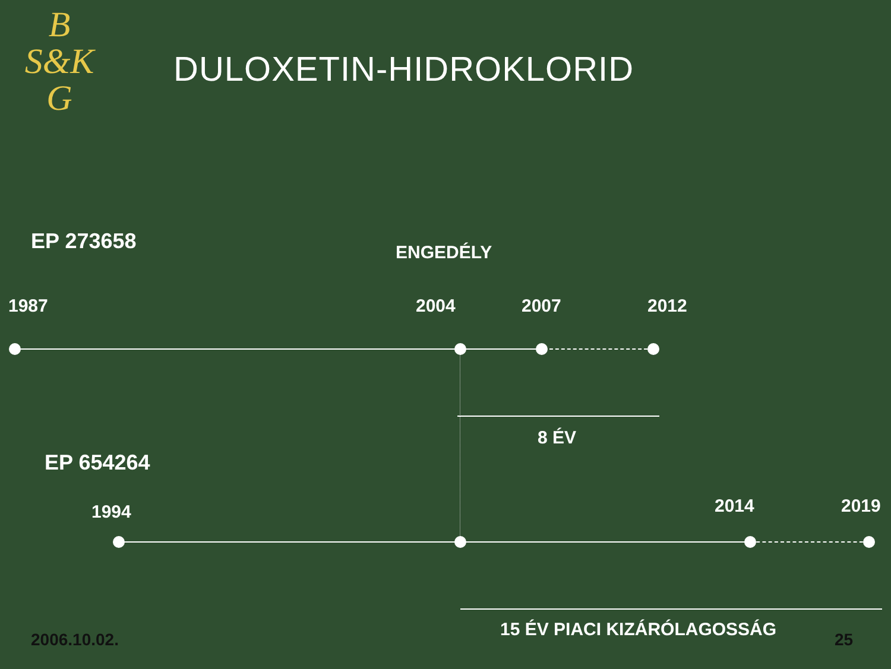B
S&K
G
DULOXETIN-HIDROKLORID
EP 273658 ENGEDÉLY
1987 2004 2007 2012
8 ÉV
EP 654264
1994 2014 2019
15 ÉV PIACI KIZÁRÓLAGOSSÁG
2006.10.02. 25